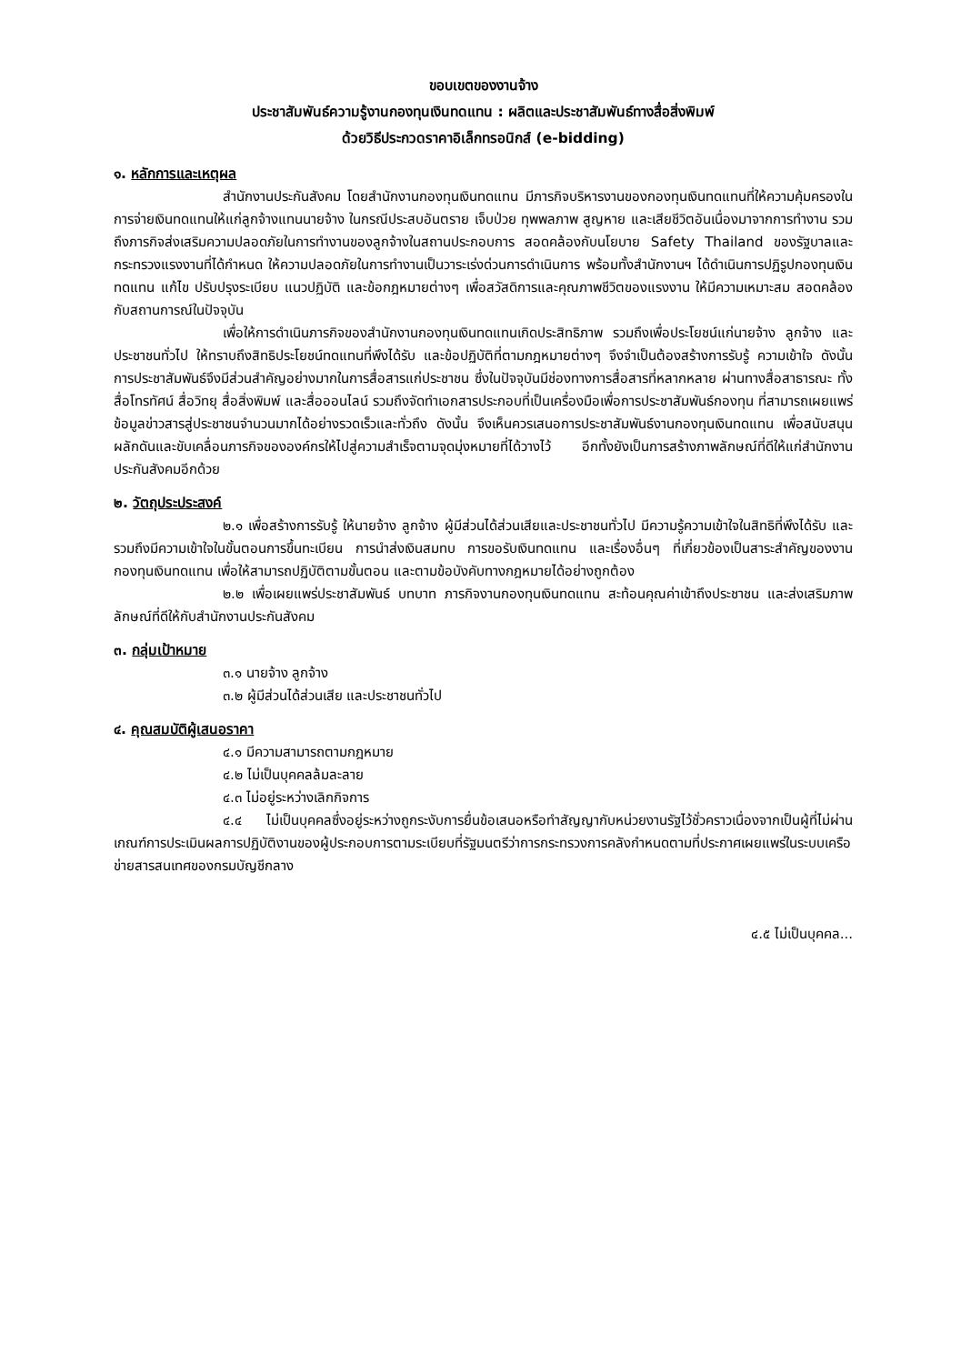ขอบเขตของงานจ้าง
ประชาสัมพันธ์ความรู้งานกองทุนเงินทดแทน : ผลิตและประชาสัมพันธ์ทางสื่อสิ่งพิมพ์
ด้วยวิธีประกวดราคาอิเล็กทรอนิกส์ (e-bidding)
๑. หลักการและเหตุผล
สำนักงานประกันสังคม โดยสำนักงานกองทุนเงินทดแทน มีภารกิจบริหารงานของกองทุนเงินทดแทนที่ให้ความคุ้มครองในการจ่ายเงินทดแทนให้แก่ลูกจ้างแทนนายจ้าง ในกรณีประสบอันตราย เจ็บป่วย ทุพพลภาพ สูญหาย และเสียชีวิตอันเนื่องมาจากการทำงาน รวมถึงภารกิจส่งเสริมความปลอดภัยในการทำงานของลูกจ้างในสถานประกอบการ สอดคล้องกับนโยบาย Safety Thailand ของรัฐบาลและกระทรวงแรงงานที่ได้กำหนด ให้ความปลอดภัยในการทำงานเป็นวาระเร่งด่วนการดำเนินการ พร้อมทั้งสำนักงานฯ ได้ดำเนินการปฏิรูปกองทุนเงินทดแทน แก้ไข ปรับปรุงระเบียบ แนวปฏิบัติ และข้อกฎหมายต่างๆ เพื่อสวัสดิการและคุณภาพชีวิตของแรงงาน ให้มีความเหมาะสม สอดคล้องกับสถานการณ์ในปัจจุบัน
เพื่อให้การดำเนินภารกิจของสำนักงานกองทุนเงินทดแทนเกิดประสิทธิภาพ รวมถึงเพื่อประโยชน์แก่นายจ้าง ลูกจ้าง และประชาชนทั่วไป ให้ทราบถึงสิทธิประโยชน์ทดแทนที่พึงได้รับ และข้อปฏิบัติที่ตามกฎหมายต่างๆ จึงจำเป็นต้องสร้างการรับรู้ ความเข้าใจ ดังนั้น การประชาสัมพันธ์จึงมีส่วนสำคัญอย่างมากในการสื่อสารแก่ประชาชน ซึ่งในปัจจุบันมีช่องทางการสื่อสารที่หลากหลาย ผ่านทางสื่อสาธารณะ ทั้งสื่อโทรทัศน์ สื่อวิทยุ สื่อสิ่งพิมพ์ และสื่อออนไลน์ รวมถึงจัดทำเอกสารประกอบที่เป็นเครื่องมือเพื่อการประชาสัมพันธ์กองทุน ที่สามารถเผยแพร่ข้อมูลข่าวสารสู่ประชาชนจำนวนมากได้อย่างรวดเร็วและทั่วถึง ดังนั้น จึงเห็นควรเสนอการประชาสัมพันธ์งานกองทุนเงินทดแทน เพื่อสนับสนุนผลักดันและขับเคลื่อนภารกิจขององค์กรให้ไปสู่ความสำเร็จตามจุดมุ่งหมายที่ได้วางไว้ อีกทั้งยังเป็นการสร้างภาพลักษณ์ที่ดีให้แก่สำนักงานประกันสังคมอีกด้วย
๒. วัตถุประประสงค์
๒.๑ เพื่อสร้างการรับรู้ ให้นายจ้าง ลูกจ้าง ผู้มีส่วนได้ส่วนเสียและประชาชนทั่วไป มีความรู้ความเข้าใจในสิทธิที่พึงได้รับ และรวมถึงมีความเข้าใจในขั้นตอนการขึ้นทะเบียน การนำส่งเงินสมทบ การขอรับเงินทดแทน และเรื่องอื่นๆ ที่เกี่ยวข้องเป็นสาระสำคัญของงานกองทุนเงินทดแทน เพื่อให้สามารถปฏิบัติตามขั้นตอน และตามข้อบังคับทางกฎหมายได้อย่างถูกต้อง
๒.๒ เพื่อเผยแพร่ประชาสัมพันธ์ บทบาท ภารกิจงานกองทุนเงินทดแทน สะท้อนคุณค่าเข้าถึงประชาชน และส่งเสริมภาพลักษณ์ที่ดีให้กับสำนักงานประกันสังคม
๓. กลุ่มเป้าหมาย
๓.๑ นายจ้าง ลูกจ้าง
๓.๒ ผู้มีส่วนได้ส่วนเสีย และประชาชนทั่วไป
๔. คุณสมบัติผู้เสนอราคา
๔.๑ มีความสามารถตามกฎหมาย
๔.๒ ไม่เป็นบุคคลล้มละลาย
๔.๓ ไม่อยู่ระหว่างเลิกกิจการ
๔.๔ ไม่เป็นบุคคลซึ่งอยู่ระหว่างถูกระงับการยื่นข้อเสนอหรือทำสัญญากับหน่วยงานรัฐไว้ชั่วคราวเนื่องจากเป็นผู้ที่ไม่ผ่านเกณฑ์การประเมินผลการปฏิบัติงานของผู้ประกอบการตามระเบียบที่รัฐมนตรีว่าการกระทรวงการคลังกำหนดตามที่ประกาศเผยแพร่ในระบบเครือข่ายสารสนเทศของกรมบัญชีกลาง
๔.๕ ไม่เป็นบุคคล...